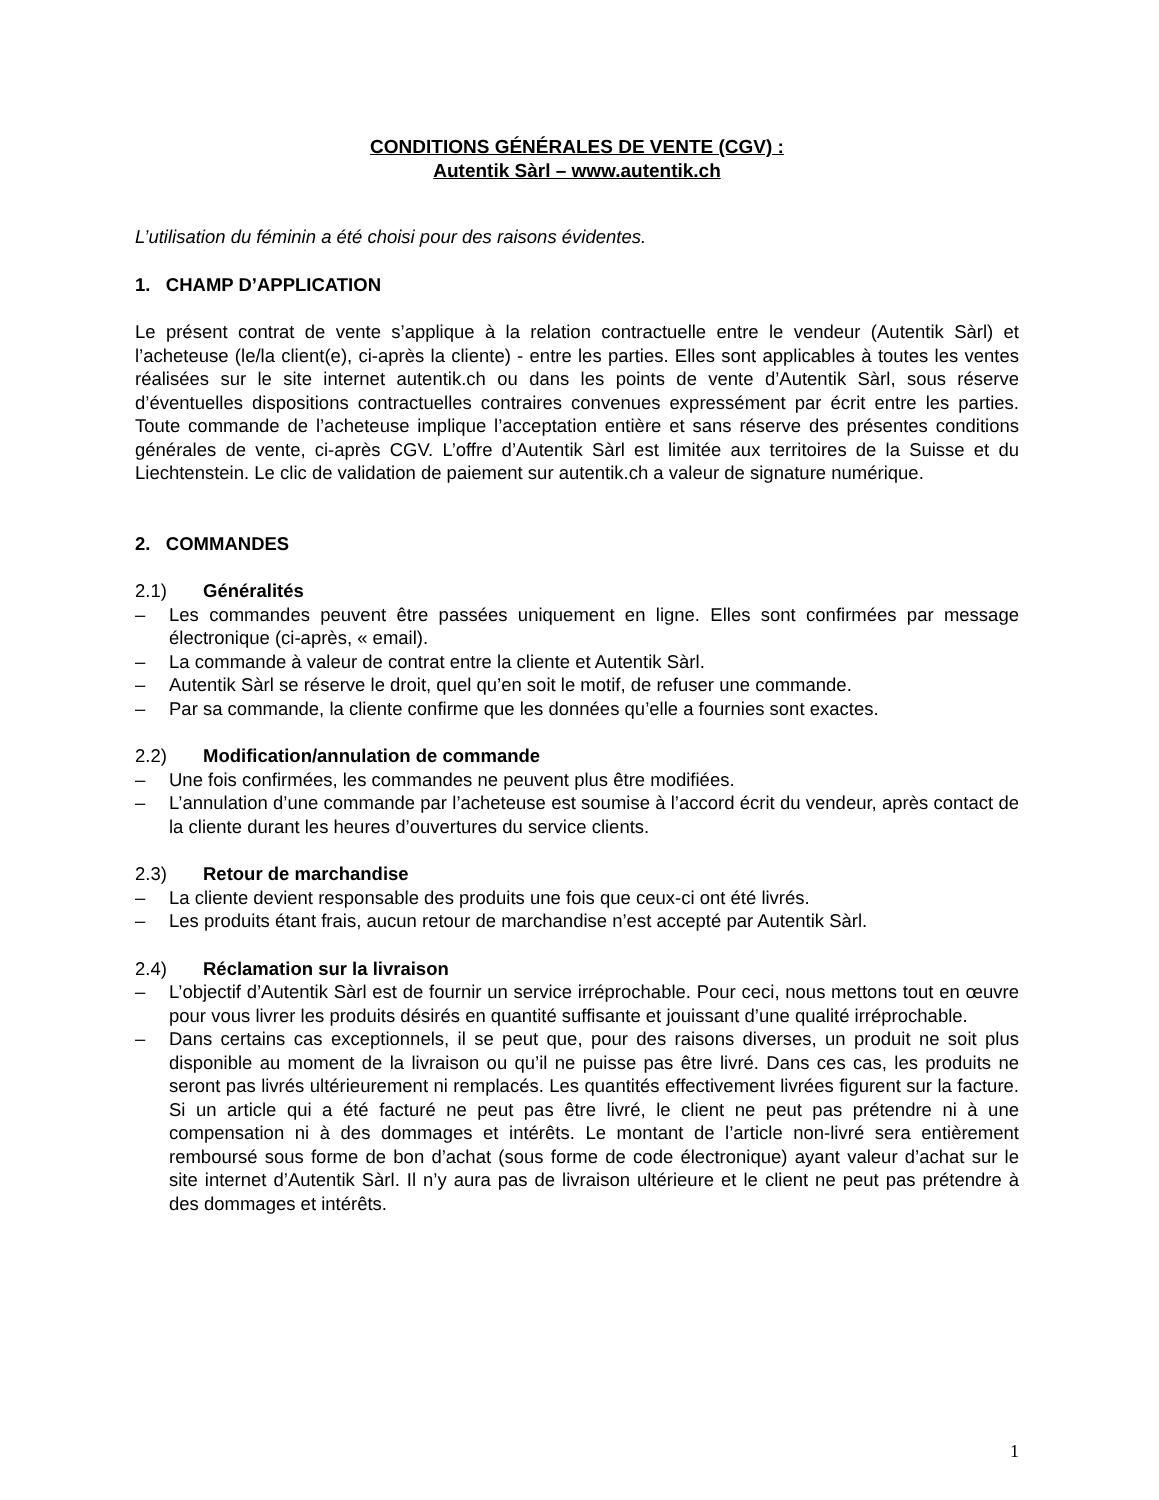CONDITIONS GÉNÉRALES DE VENTE (CGV) :
Autentik Sàrl – www.autentik.ch
L’utilisation du féminin a été choisi pour des raisons évidentes.
1. CHAMP D’APPLICATION
Le présent contrat de vente s’applique à la relation contractuelle entre le vendeur (Autentik Sàrl) et l’acheteuse (le/la client(e), ci-après la cliente) - entre les parties. Elles sont applicables à toutes les ventes réalisées sur le site internet autentik.ch ou dans les points de vente d’Autentik Sàrl, sous réserve d’éventuelles dispositions contractuelles contraires convenues expressément par écrit entre les parties. Toute commande de l’acheteuse implique l’acceptation entière et sans réserve des présentes conditions générales de vente, ci-après CGV. L’offre d’Autentik Sàrl est limitée aux territoires de la Suisse et du Liechtenstein. Le clic de validation de paiement sur autentik.ch a valeur de signature numérique.
2. COMMANDES
2.1) Généralités
– Les commandes peuvent être passées uniquement en ligne. Elles sont confirmées par message électronique (ci-après, « email).
– La commande à valeur de contrat entre la cliente et Autentik Sàrl.
– Autentik Sàrl se réserve le droit, quel qu’en soit le motif, de refuser une commande.
– Par sa commande, la cliente confirme que les données qu’elle a fournies sont exactes.
2.2) Modification/annulation de commande
– Une fois confirmées, les commandes ne peuvent plus être modifiées.
– L’annulation d’une commande par l’acheteuse est soumise à l’accord écrit du vendeur, après contact de la cliente durant les heures d’ouvertures du service clients.
2.3) Retour de marchandise
– La cliente devient responsable des produits une fois que ceux-ci ont été livrés.
– Les produits étant frais, aucun retour de marchandise n’est accepté par Autentik Sàrl.
2.4) Réclamation sur la livraison
– L’objectif d’Autentik Sàrl est de fournir un service irréprochable. Pour ceci, nous mettons tout en œuvre pour vous livrer les produits désirés en quantité suffisante et jouissant d’une qualité irréprochable.
– Dans certains cas exceptionnels, il se peut que, pour des raisons diverses, un produit ne soit plus disponible au moment de la livraison ou qu’il ne puisse pas être livré. Dans ces cas, les produits ne seront pas livrés ultérieurement ni remplacés. Les quantités effectivement livrées figurent sur la facture. Si un article qui a été facturé ne peut pas être livré, le client ne peut pas prétendre ni à une compensation ni à des dommages et intérêts. Le montant de l’article non-livré sera entièrement remboursé sous forme de bon d’achat (sous forme de code électronique) ayant valeur d’achat sur le site internet d’Autentik Sàrl. Il n’y aura pas de livraison ultérieure et le client ne peut pas prétendre à des dommages et intérêts.
1